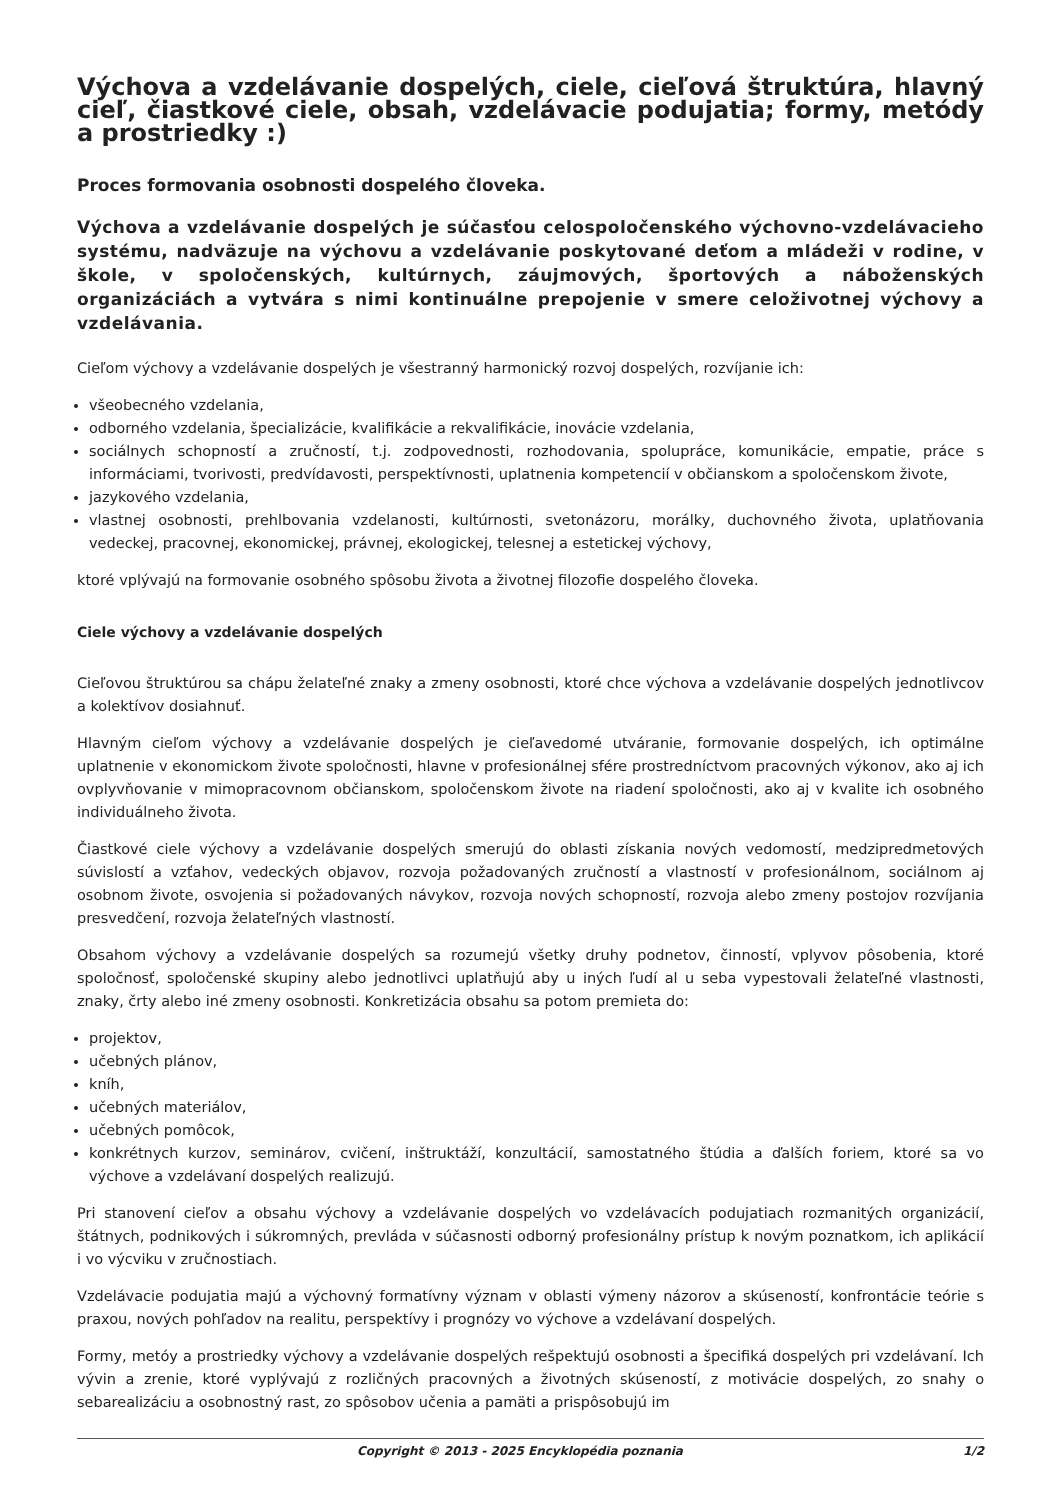Výchova a vzdelávanie dospelých, ciele, cieľová štruktúra, hlavný cieľ, čiastkové ciele, obsah, vzdelávacie podujatia; formy, metódy a prostriedky :)
Proces formovania osobnosti dospelého človeka.
Výchova a vzdelávanie dospelých je súčasťou celospoločenského výchovno-vzdelávacieho systému, nadväzuje na výchovu a vzdelávanie poskytované deťom a mládeži v rodine, v škole, v spoločenských, kultúrnych, záujmových, športových a náboženských organizáciách a vytvára s nimi kontinuálne prepojenie v smere celoživotnej výchovy a vzdelávania.
Cieľom výchovy a vzdelávanie dospelých je všestranný harmonický rozvoj dospelých, rozvíjanie ich:
všeobecného vzdelania,
odborného vzdelania, špecializácie, kvalifikácie a rekvalifikácie, inovácie vzdelania,
sociálnych schopností a zručností, t.j. zodpovednosti, rozhodovania, spolupráce, komunikácie, empatie, práce s informáciami, tvorivosti, predvídavosti, perspektívnosti, uplatnenia kompetencií v občianskom a spoločenskom živote,
jazykového vzdelania,
vlastnej osobnosti, prehlbovania vzdelanosti, kultúrnosti, svetonázoru, morálky, duchovného života, uplatňovania vedeckej, pracovnej, ekonomickej, právnej, ekologickej, telesnej a estetickej výchovy,
ktoré vplývajú na formovanie osobného spôsobu života a životnej filozofie dospelého človeka.
Ciele výchovy a vzdelávanie dospelých
Cieľovou štruktúrou sa chápu želateľné znaky a zmeny osobnosti, ktoré chce výchova a vzdelávanie dospelých jednotlivcov a kolektívov dosiahnuť.
Hlavným cieľom výchovy a vzdelávanie dospelých je cieľavedomé utváranie, formovanie dospelých, ich optimálne uplatnenie v ekonomickom živote spoločnosti, hlavne v profesionálnej sfére prostredníctvom pracovných výkonov, ako aj ich ovplyvňovanie v mimopracovnom občianskom, spoločenskom živote na riadení spoločnosti, ako aj v kvalite ich osobného individuálneho života.
Čiastkové ciele výchovy a vzdelávanie dospelých smerujú do oblasti získania nových vedomostí, medzipredmetových súvislostí a vzťahov, vedeckých objavov, rozvoja požadovaných zručností a vlastností v profesionálnom, sociálnom aj osobnom živote, osvojenia si požadovaných návykov, rozvoja nových schopností, rozvoja alebo zmeny postojov rozvíjania presvedčení, rozvoja želateľných vlastností.
Obsahom výchovy a vzdelávanie dospelých sa rozumejú všetky druhy podnetov, činností, vplyvov pôsobenia, ktoré spoločnosť, spoločenské skupiny alebo jednotlivci uplatňujú aby u iných ľudí al u seba vypestovali želateľné vlastnosti, znaky, črty alebo iné zmeny osobnosti. Konkretizácia obsahu sa potom premieta do:
projektov,
učebných plánov,
kníh,
učebných materiálov,
učebných pomôcok,
konkrétnych kurzov, seminárov, cvičení, inštruktáží, konzultácií, samostatného štúdia a ďalších foriem, ktoré sa vo výchove a vzdelávaní dospelých realizujú.
Pri stanovení cieľov a obsahu výchovy a vzdelávanie dospelých vo vzdelávacích podujatiach rozmanitých organizácií, štátnych, podnikových i súkromných, prevláda v súčasnosti odborný profesionálny prístup k novým poznatkom, ich aplikácií i vo výcviku v zručnostiach.
Vzdelávacie podujatia majú a výchovný formatívny význam v oblasti výmeny názorov a skúseností, konfrontácie teórie s praxou, nových pohľadov na realitu, perspektívy i prognózy vo výchove a vzdelávaní dospelých.
Formy, metóy a prostriedky výchovy a vzdelávanie dospelých rešpektujú osobnosti a špecifiká dospelých pri vzdelávaní. Ich vývin a zrenie, ktoré vyplývajú z rozličných pracovných a životných skúseností, z motivácie dospelých, zo snahy o sebarealizáciu a osobnostný rast, zo spôsobov učenia a pamäti a prispôsobujú im
Copyright © 2013 - 2025 Encyklopédia poznania 1/2